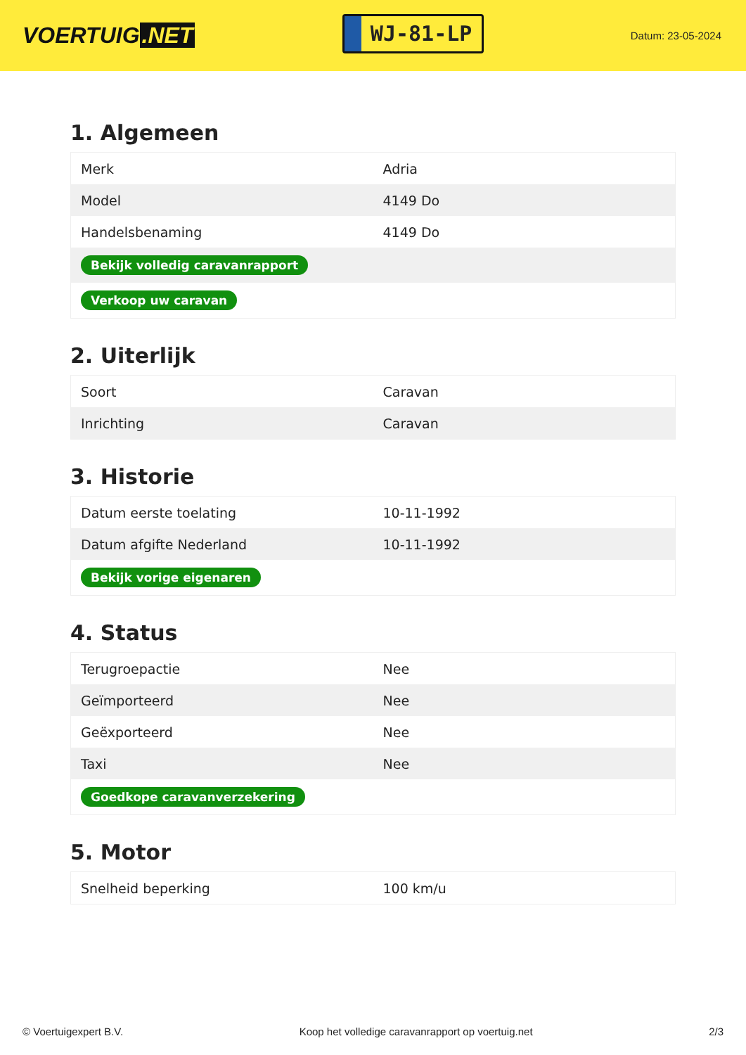VOERTUIG.NET
WJ-81-LP
Datum: 23-05-2024
1. Algemeen
| Merk | Adria |
| Model | 4149 Do |
| Handelsbenaming | 4149 Do |
| Bekijk volledig caravanrapport | |
| Verkoop uw caravan | |
2. Uiterlijk
| Soort | Caravan |
| Inrichting | Caravan |
3. Historie
| Datum eerste toelating | 10-11-1992 |
| Datum afgifte Nederland | 10-11-1992 |
| Bekijk vorige eigenaren | |
4. Status
| Terugroepactie | Nee |
| Geïmporteerd | Nee |
| Geëxporteerd | Nee |
| Taxi | Nee |
| Goedkope caravanverzekering | |
5. Motor
| Snelheid beperking | 100 km/u |
© Voertuigexpert B.V. Koop het volledige caravanrapport op voertuig.net 2/3